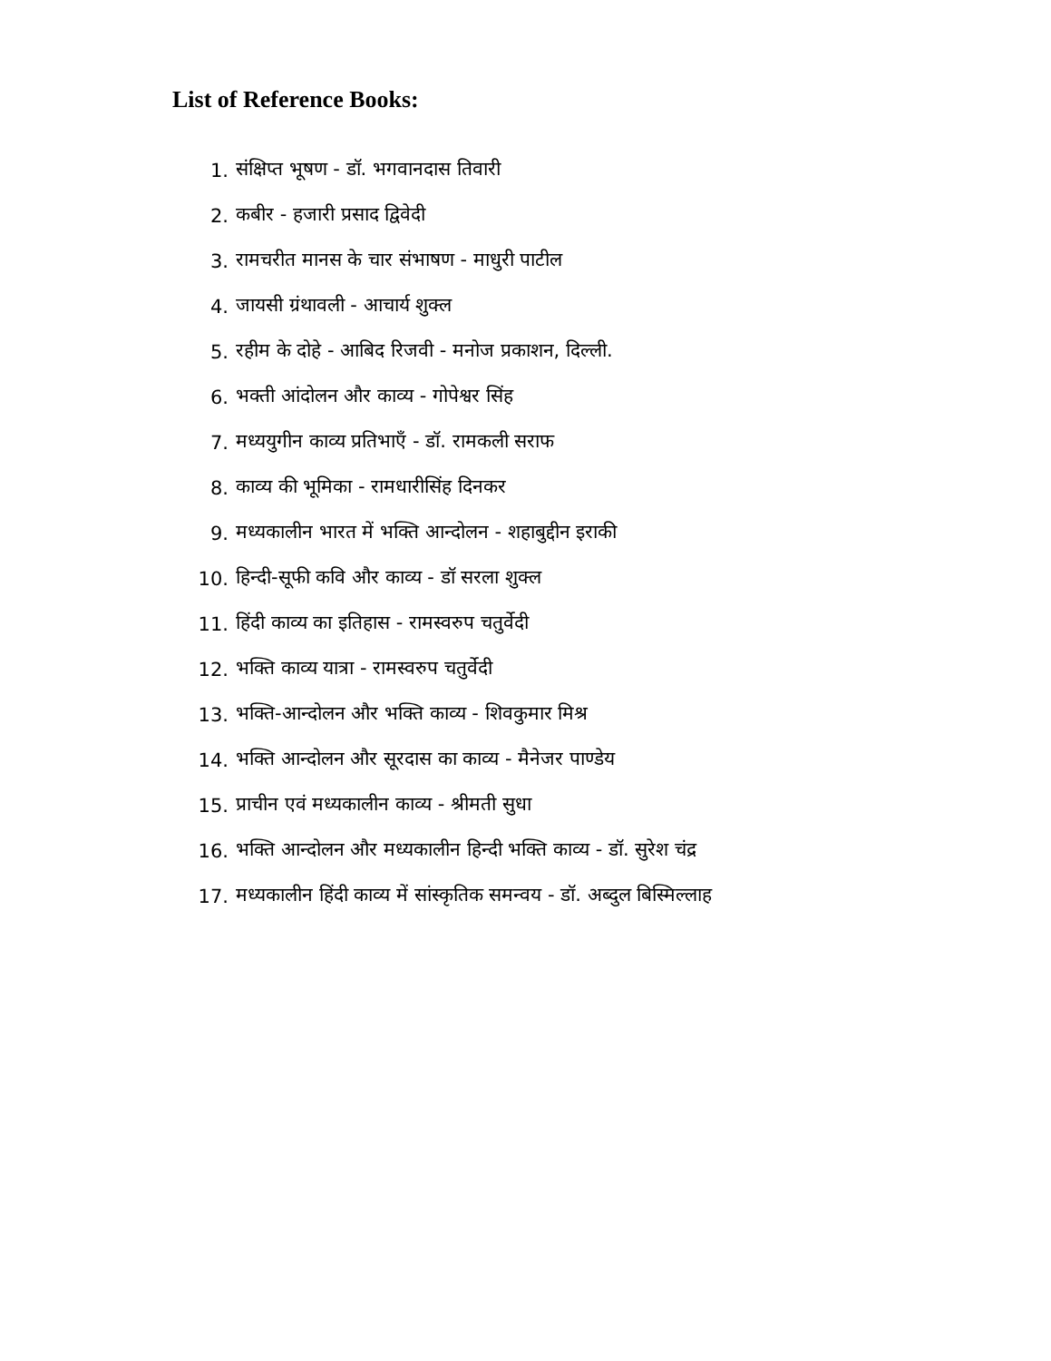List of Reference Books:
1. संक्षिप्त भूषण - डॉ. भगवानदास तिवारी
2. कबीर - हजारी प्रसाद द्विवेदी
3. रामचरीत मानस के चार संभाषण - माधुरी पाटील
4. जायसी ग्रंथावली - आचार्य शुक्ल
5. रहीम के दोहे - आबिद रिजवी - मनोज प्रकाशन, दिल्ली.
6. भक्ती आंदोलन और काव्य - गोपेश्वर सिंह
7. मध्ययुगीन काव्य प्रतिभाएँ - डॉ. रामकली सराफ
8. काव्य की भूमिका - रामधारीसिंह दिनकर
9. मध्यकालीन भारत में भक्ति आन्दोलन - शहाबुद्दीन इराकी
10. हिन्दी-सूफी कवि और काव्य - डॉ सरला शुक्ल
11. हिंदी काव्य का इतिहास - रामस्वरुप चतुर्वेदी
12. भक्ति काव्य यात्रा - रामस्वरुप चतुर्वेदी
13. भक्ति-आन्दोलन और भक्ति काव्य - शिवकुमार मिश्र
14. भक्ति आन्दोलन और सूरदास का काव्य - मैनेजर पाण्डेय
15. प्राचीन एवं मध्यकालीन काव्य - श्रीमती सुधा
16. भक्ति आन्दोलन और मध्यकालीन हिन्दी भक्ति काव्य - डॉ. सुरेश चंद्र
17. मध्यकालीन हिंदी काव्य में सांस्कृतिक समन्वय - डॉ. अब्दुल बिस्मिल्लाह